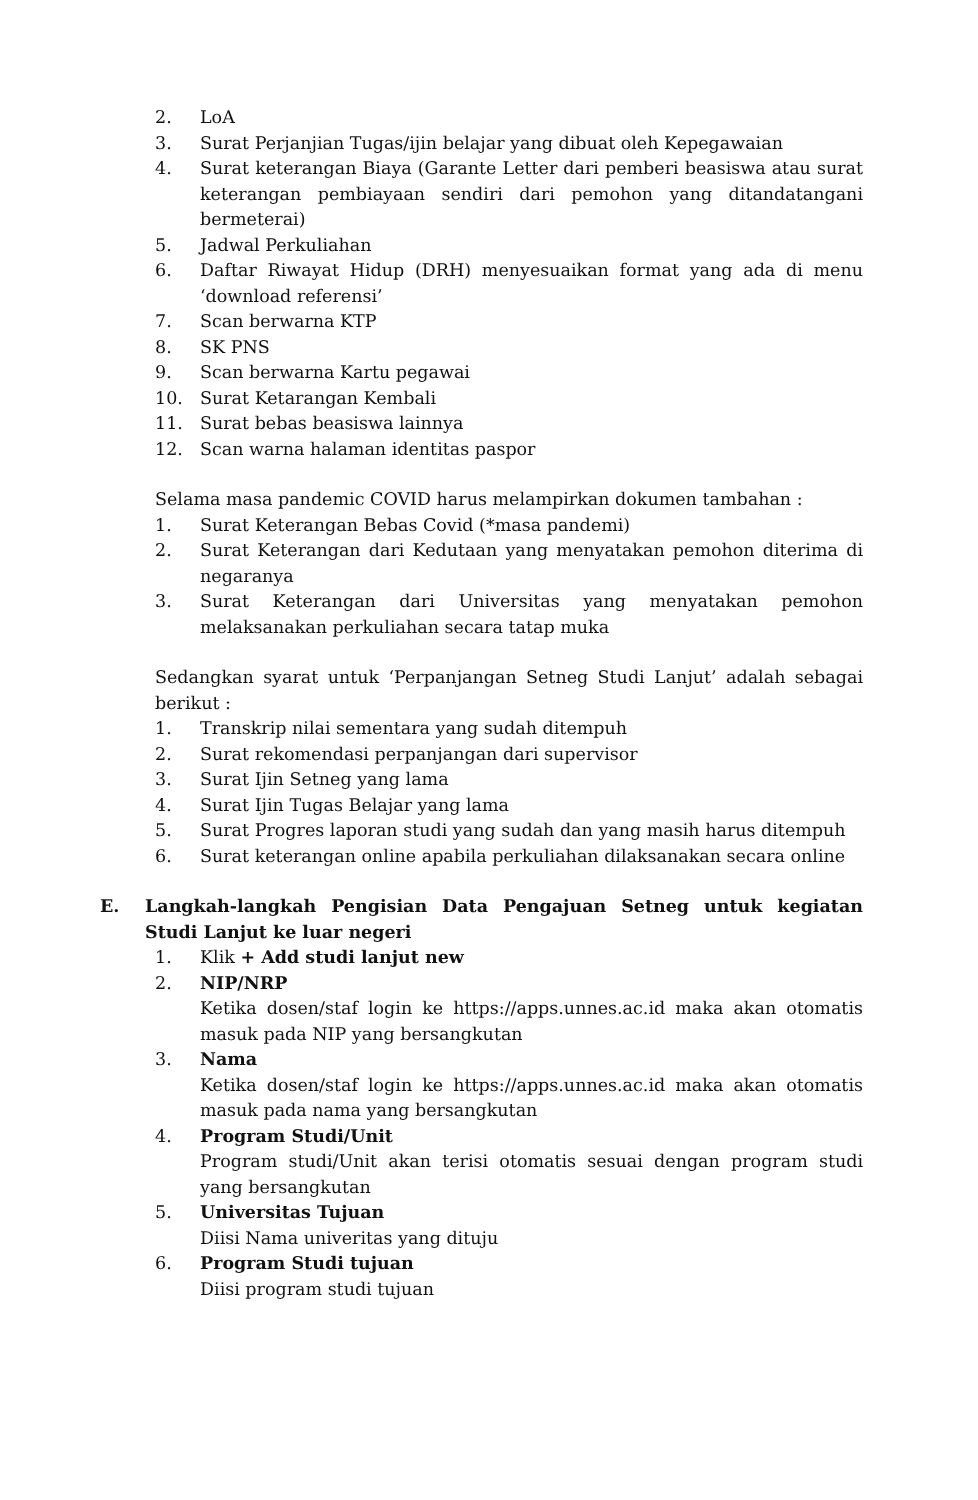2. LoA
3. Surat Perjanjian Tugas/ijin belajar yang dibuat oleh Kepegawaian
4. Surat keterangan Biaya (Garante Letter dari pemberi beasiswa atau surat keterangan pembiayaan sendiri dari pemohon yang ditandatangani bermeterai)
5. Jadwal Perkuliahan
6. Daftar Riwayat Hidup (DRH) menyesuaikan format yang ada di menu ‘download referensi’
7. Scan berwarna KTP
8. SK PNS
9. Scan berwarna Kartu pegawai
10. Surat Ketarangan Kembali
11. Surat bebas beasiswa lainnya
12. Scan warna halaman identitas paspor
Selama masa pandemic COVID harus melampirkan dokumen tambahan :
1. Surat Keterangan Bebas Covid (*masa pandemi)
2. Surat Keterangan dari Kedutaan yang menyatakan pemohon diterima di negaranya
3. Surat Keterangan dari Universitas yang menyatakan pemohon melaksanakan perkuliahan secara tatap muka
Sedangkan syarat untuk ‘Perpanjangan Setneg Studi Lanjut’ adalah sebagai berikut :
1. Transkrip nilai sementara yang sudah ditempuh
2. Surat rekomendasi perpanjangan dari supervisor
3. Surat Ijin Setneg yang lama
4. Surat Ijin Tugas Belajar yang lama
5. Surat Progres laporan studi yang sudah dan yang masih harus ditempuh
6. Surat keterangan online apabila perkuliahan dilaksanakan secara online
E. Langkah-langkah Pengisian Data Pengajuan Setneg untuk kegiatan Studi Lanjut ke luar negeri
1. Klik + Add studi lanjut new
2. NIP/NRP
Ketika dosen/staf login ke https://apps.unnes.ac.id maka akan otomatis masuk pada NIP yang bersangkutan
3. Nama
Ketika dosen/staf login ke https://apps.unnes.ac.id maka akan otomatis masuk pada nama yang bersangkutan
4. Program Studi/Unit
Program studi/Unit akan terisi otomatis sesuai dengan program studi yang bersangkutan
5. Universitas Tujuan
Diisi Nama univeritas yang dituju
6. Program Studi tujuan
Diisi program studi tujuan